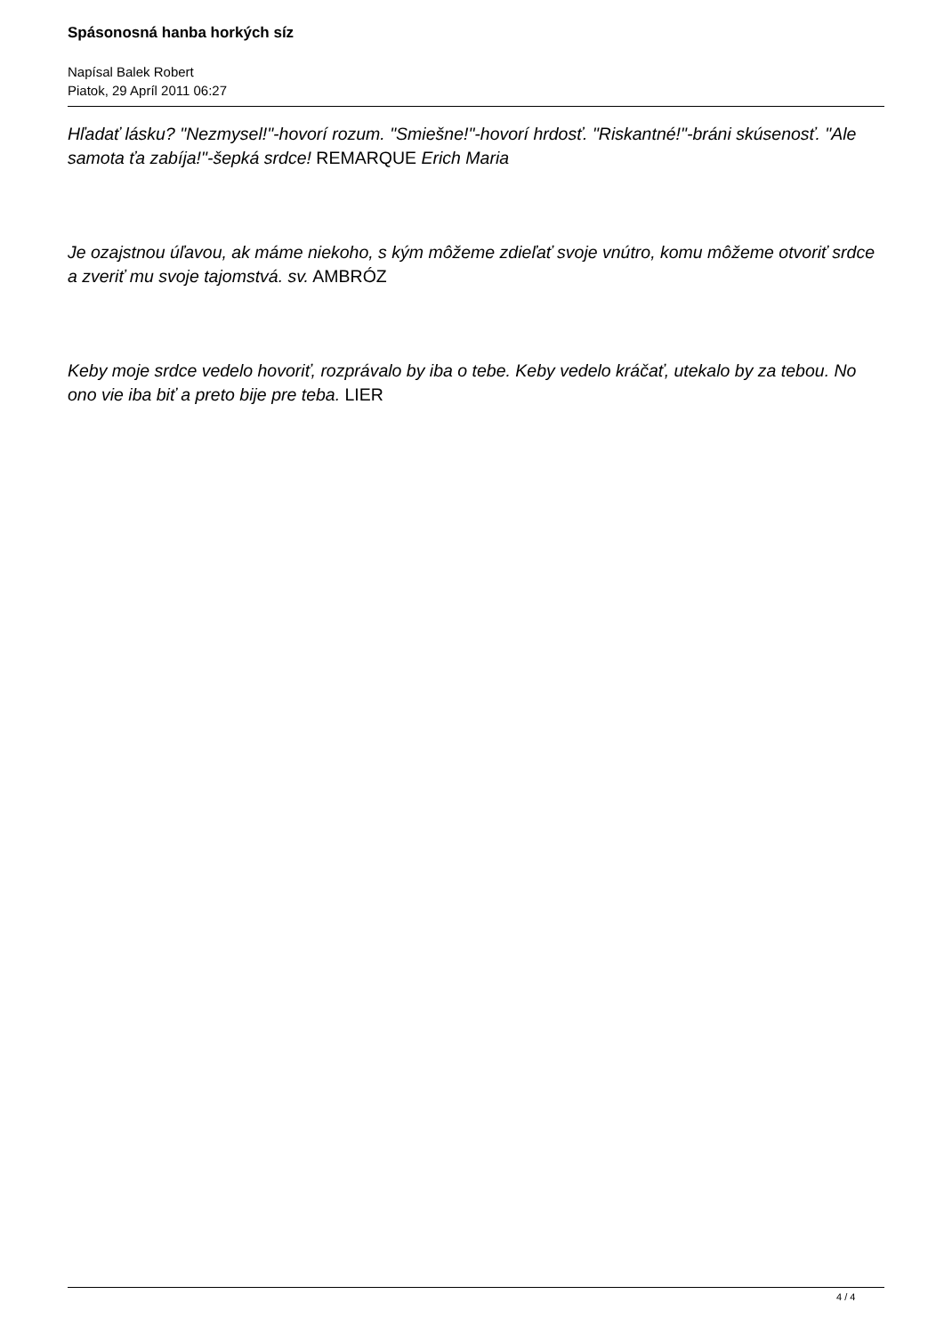Spásonosná hanba horkých síz
Napísal Balek Robert
Piatok, 29 Apríl 2011 06:27
Hľadať lásku? "Nezmysel!"-hovorí rozum. "Smiešne!"-hovorí hrdosť. "Riskantné!"-bráni skúsenosť. "Ale samota ťa zabíja!"-šepká srdce! REMARQUE Erich Maria
Je ozajstnou úľavou, ak máme niekoho, s kým môžeme zdieľať svoje vnútro, komu môžeme otvoriť srdce a zveriť mu svoje tajomstvá. sv. AMBRÓZ
Keby moje srdce vedelo hovoriť, rozprávalo by iba o tebe. Keby vedelo kráčať, utekalo by za tebou. No ono vie iba biť a preto bije pre teba. LIER
4 / 4